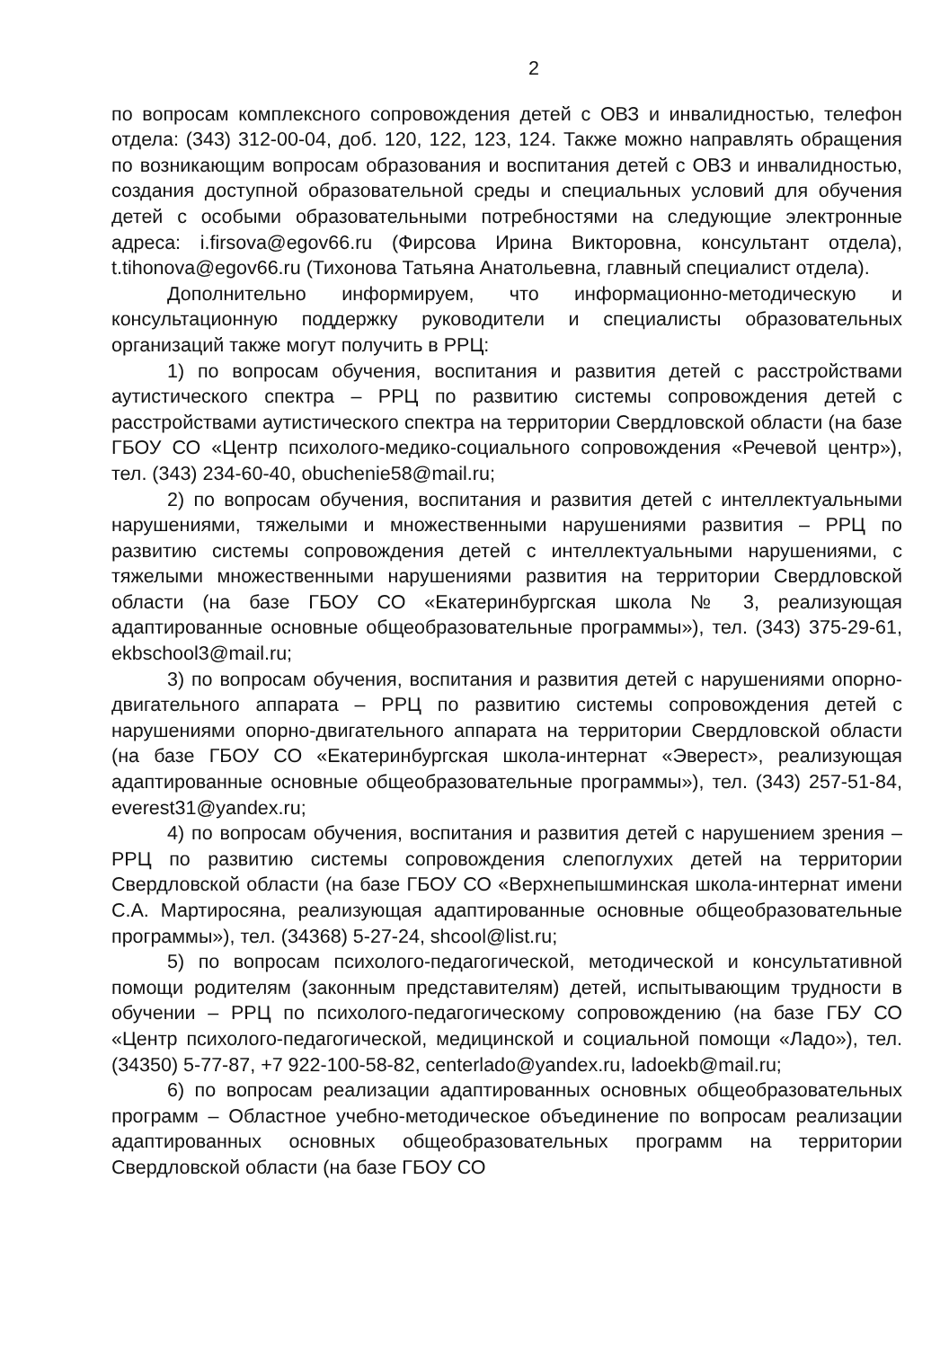2
по вопросам комплексного сопровождения детей с ОВЗ и инвалидностью, телефон отдела: (343) 312-00-04, доб. 120, 122, 123, 124. Также можно направлять обращения по возникающим вопросам образования и воспитания детей с ОВЗ и инвалидностью, создания доступной образовательной среды и специальных условий для обучения детей с особыми образовательными потребностями на следующие электронные адреса: i.firsova@egov66.ru (Фирсова Ирина Викторовна, консультант отдела), t.tihonova@egov66.ru (Тихонова Татьяна Анатольевна, главный специалист отдела).
Дополнительно информируем, что информационно-методическую и консультационную поддержку руководители и специалисты образовательных организаций также могут получить в РРЦ:
1) по вопросам обучения, воспитания и развития детей с расстройствами аутистического спектра – РРЦ по развитию системы сопровождения детей с расстройствами аутистического спектра на территории Свердловской области (на базе ГБОУ СО «Центр психолого-медико-социального сопровождения «Речевой центр»), тел. (343) 234-60-40, obuchenie58@mail.ru;
2) по вопросам обучения, воспитания и развития детей с интеллектуальными нарушениями, тяжелыми и множественными нарушениями развития – РРЦ по развитию системы сопровождения детей с интеллектуальными нарушениями, с тяжелыми множественными нарушениями развития на территории Свердловской области (на базе ГБОУ СО «Екатеринбургская школа № 3, реализующая адаптированные основные общеобразовательные программы»), тел. (343) 375-29-61, ekbschool3@mail.ru;
3) по вопросам обучения, воспитания и развития детей с нарушениями опорно-двигательного аппарата – РРЦ по развитию системы сопровождения детей с нарушениями опорно-двигательного аппарата на территории Свердловской области (на базе ГБОУ СО «Екатеринбургская школа-интернат «Эверест», реализующая адаптированные основные общеобразовательные программы»), тел. (343) 257-51-84, everest31@yandex.ru;
4) по вопросам обучения, воспитания и развития детей с нарушением зрения – РРЦ по развитию системы сопровождения слепоглухих детей на территории Свердловской области (на базе ГБОУ СО «Верхнепышминская школа-интернат имени С.А. Мартиросяна, реализующая адаптированные основные общеобразовательные программы»), тел. (34368) 5-27-24, shcool@list.ru;
5) по вопросам психолого-педагогической, методической и консультативной помощи родителям (законным представителям) детей, испытывающим трудности в обучении – РРЦ по психолого-педагогическому сопровождению (на базе ГБУ СО «Центр психолого-педагогической, медицинской и социальной помощи «Ладо»), тел. (34350) 5-77-87, +7 922-100-58-82, centerlado@yandex.ru, ladoekb@mail.ru;
6) по вопросам реализации адаптированных основных общеобразовательных программ – Областное учебно-методическое объединение по вопросам реализации адаптированных основных общеобразовательных программ на территории Свердловской области (на базе ГБОУ СО